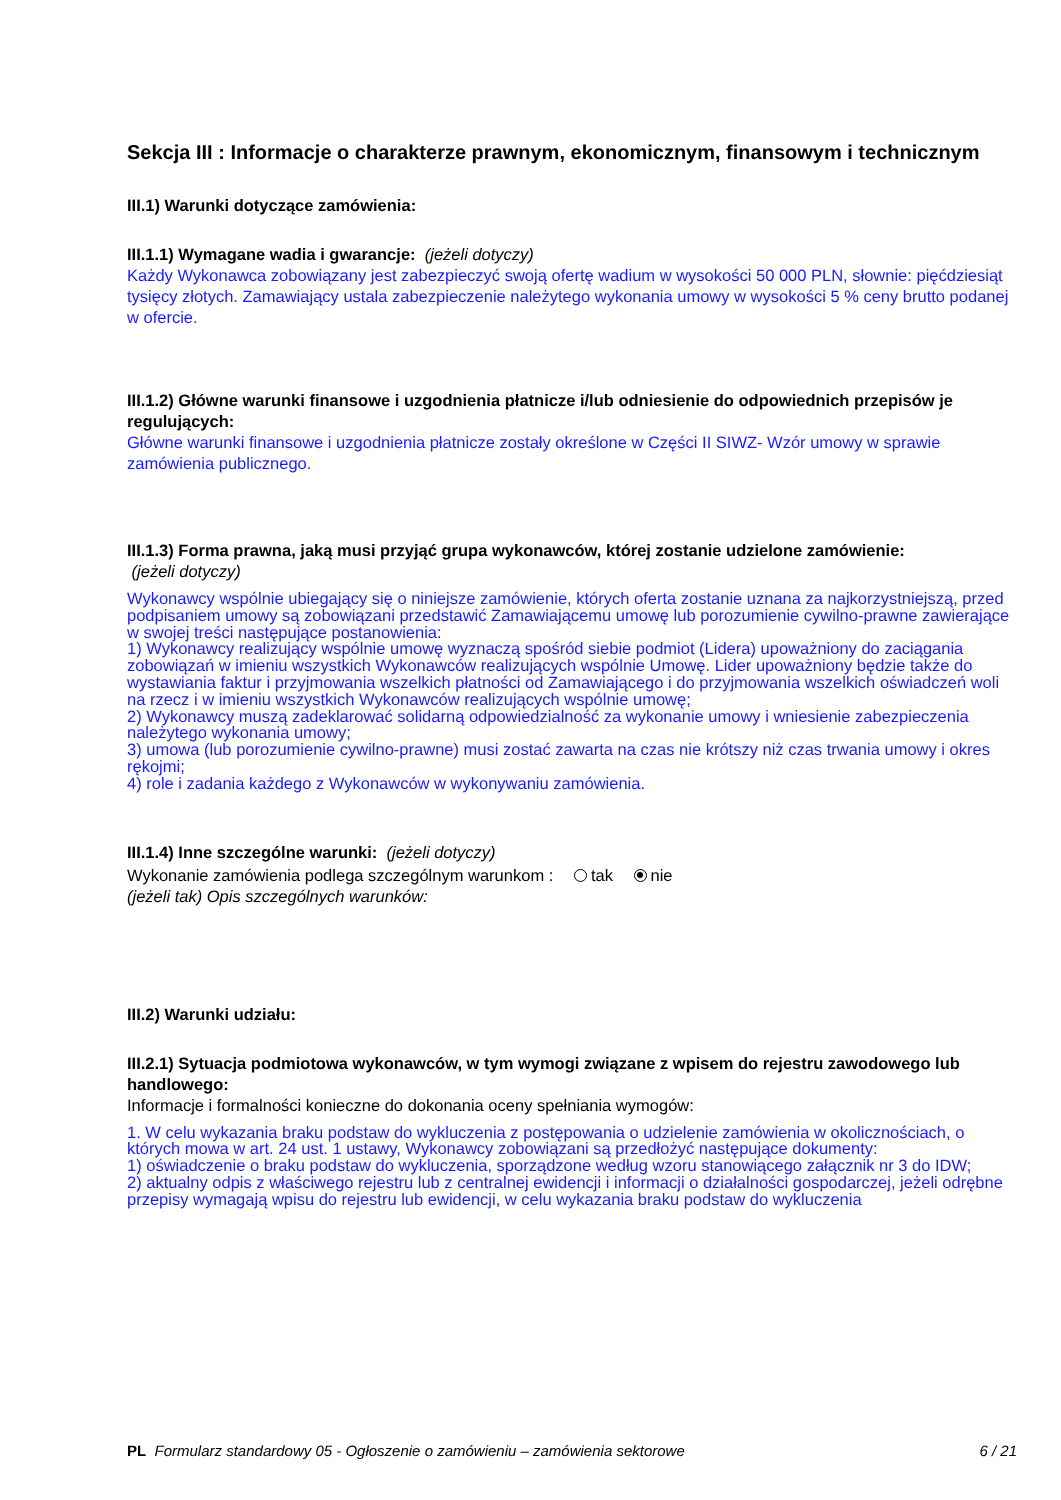Sekcja III : Informacje o charakterze prawnym, ekonomicznym, finansowym i technicznym
III.1) Warunki dotyczące zamówienia:
III.1.1) Wymagane wadia i gwarancje: (jeżeli dotyczy)
Każdy Wykonawca zobowiązany jest zabezpieczyć swoją ofertę wadium w wysokości 50 000 PLN, słownie: pięćdziesiąt tysięcy złotych. Zamawiający ustala zabezpieczenie należytego wykonania umowy w wysokości 5 % ceny brutto podanej w ofercie.
III.1.2) Główne warunki finansowe i uzgodnienia płatnicze i/lub odniesienie do odpowiednich przepisów je regulujących:
Główne warunki finansowe i uzgodnienia płatnicze zostały określone w Części II SIWZ- Wzór umowy w sprawie zamówienia publicznego.
III.1.3) Forma prawna, jaką musi przyjąć grupa wykonawców, której zostanie udzielone zamówienie:
(jeżeli dotyczy)
Wykonawcy wspólnie ubiegający się o niniejsze zamówienie, których oferta zostanie uznana za najkorzystniejszą, przed podpisaniem umowy są zobowiązani przedstawić Zamawiającemu umowę lub porozumienie cywilno-prawne zawierające w swojej treści następujące postanowienia:
1) Wykonawcy realizujący wspólnie umowę wyznaczą spośród siebie podmiot (Lidera) upoważniony do zaciągania zobowiązań w imieniu wszystkich Wykonawców realizujących wspólnie Umowę. Lider upoważniony będzie także do wystawiania faktur i przyjmowania wszelkich płatności od Zamawiającego i do przyjmowania wszelkich oświadczeń woli na rzecz i w imieniu wszystkich Wykonawców realizujących wspólnie umowę;
2) Wykonawcy muszą zadeklarować solidarną odpowiedzialność za wykonanie umowy i wniesienie zabezpieczenia należytego wykonania umowy;
3) umowa (lub porozumienie cywilno-prawne) musi zostać zawarta na czas nie krótszy niż czas trwania umowy i okres rękojmi;
4) role i zadania każdego z Wykonawców w wykonywaniu zamówienia.
III.1.4) Inne szczególne warunki: (jeżeli dotyczy)
Wykonanie zamówienia podlega szczególnym warunkom : tak nie
(jeżeli tak) Opis szczególnych warunków:
III.2) Warunki udziału:
III.2.1) Sytuacja podmiotowa wykonawców, w tym wymogi związane z wpisem do rejestru zawodowego lub handlowego:
Informacje i formalności konieczne do dokonania oceny spełniania wymogów:
1. W celu wykazania braku podstaw do wykluczenia z postępowania o udzielenie zamówienia w okolicznościach, o których mowa w art. 24 ust. 1 ustawy, Wykonawcy zobowiązani są przedłożyć następujące dokumenty:
1) oświadczenie o braku podstaw do wykluczenia, sporządzone według wzoru stanowiącego załącznik nr 3 do IDW;
2) aktualny odpis z właściwego rejestru lub z centralnej ewidencji i informacji o działalności gospodarczej, jeżeli odrębne przepisy wymagają wpisu do rejestru lub ewidencji, w celu wykazania braku podstaw do wykluczenia
PL Formularz standardowy 05 - Ogłoszenie o zamówieniu – zamówienia sektorowe 6 / 21